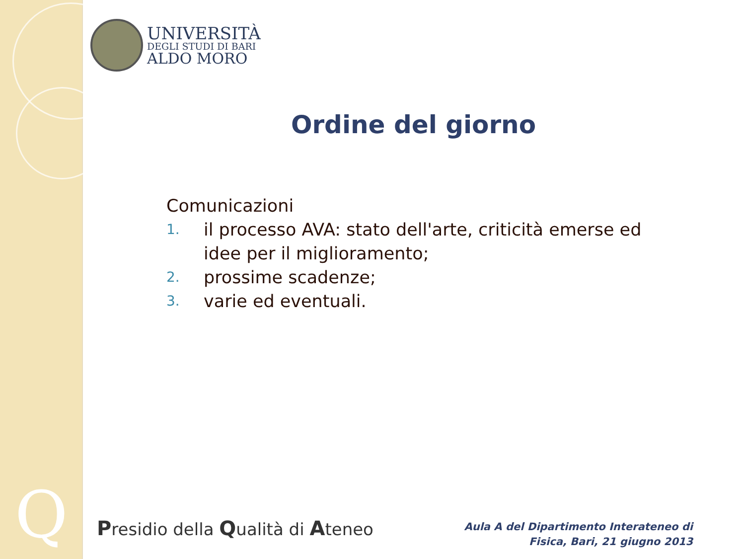Q
UNIVERSITÀ
DEGLI STUDI DI BARI
ALDO MORO
Ordine del giorno
Comunicazioni
1. il processo AVA: stato dell'arte, criticità emerse ed idee per il miglioramento;
2. prossime scadenze;
3. varie ed eventuali.
Presidio della Qualità di Ateneo
Aula A del Dipartimento Interateneo di
Fisica, Bari, 21 giugno 2013